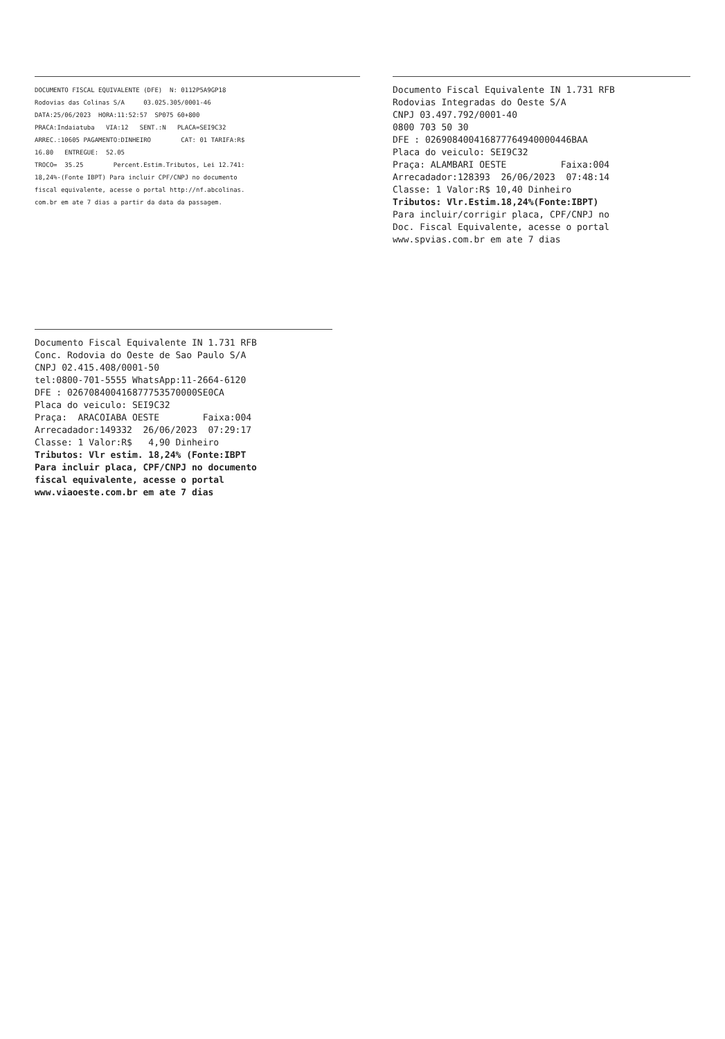DOCUMENTO FISCAL EQUIVALENTE (DFE) N: 0112P5A9GP18
Rodovias das Colinas S/A 03.025.305/0001-46
DATA:25/06/2023 HORA:11:52:57 SP075 60+800
PRACA:Indaiatuba VIA:12 SENT.:N PLACA=SEI9C32
ARREC.:10605 PAGAMENTO:DINHEIRO CAT: 01 TARIFA:R$
16.80 ENTREGUE: 52.05
TROCO= 35.25 Percent.Estim.Tributos, Lei 12.741:
18,24%-(Fonte IBPT) Para incluir CPF/CNPJ no documento
fiscal equivalente, acesse o portal http://nf.abcolinas.
com.br em ate 7 dias a partir da data da passagem.
Documento Fiscal Equivalente IN 1.731 RFB
Rodovias Integradas do Oeste S/A
CNPJ 03.497.792/0001-40
0800 703 50 30
DFE : 026908400416877764940000446BAA
Placa do veiculo: SEI9C32
Praça: ALAMBARI OESTE Faixa:004
Arrecadador:128393 26/06/2023 07:48:14
Classe: 1 Valor:R$ 10,40 Dinheiro
Tributos: Vlr.Estim.18,24%(Fonte:IBPT)
Para incluir/corrigir placa, CPF/CNPJ no
Doc. Fiscal Equivalente, acesse o portal
www.spvias.com.br em ate 7 dias
Documento Fiscal Equivalente IN 1.731 RFB
Conc. Rodovia do Oeste de Sao Paulo S/A
CNPJ 02.415.408/0001-50
tel:0800-701-5555 WhatsApp:11-2664-6120
DFE : 026708400416877753570000SE0CA
Placa do veiculo: SEI9C32
Praça: ARACOIABA OESTE Faixa:004
Arrecadador:149332 26/06/2023 07:29:17
Classe: 1 Valor:R$ 4,90 Dinheiro
Tributos: Vlr estim. 18,24% (Fonte:IBPT
Para incluir placa, CPF/CNPJ no documento
fiscal equivalente, acesse o portal
www.viaoeste.com.br em ate 7 dias